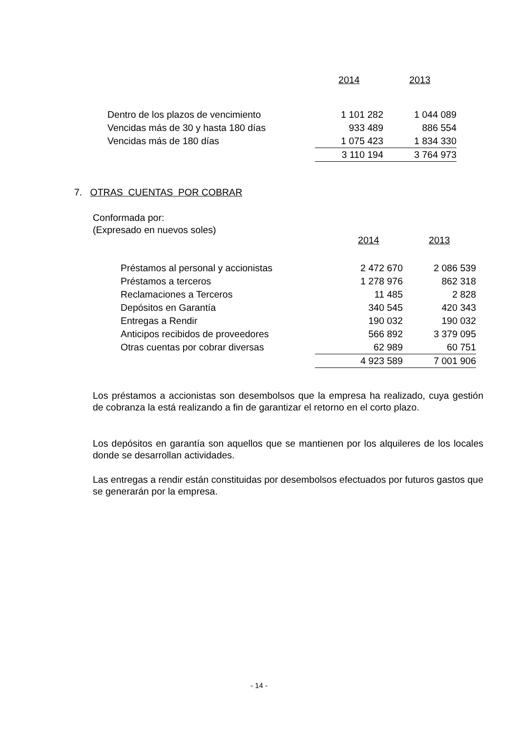| | 2014 | 2013 |
| --- | --- | --- |
| Dentro de los plazos de vencimiento | 1 101 282 | 1 044 089 |
| Vencidas más de 30 y hasta 180 días | 933 489 | 886 554 |
| Vencidas más de 180 días | 1 075 423 | 1 834 330 |
| | 3 110 194 | 3 764 973 |
7. OTRAS CUENTAS POR COBRAR
Conformada por:
(Expresado en nuevos soles)
| | 2014 | 2013 |
| --- | --- | --- |
| Préstamos al personal y accionistas | 2 472 670 | 2 086 539 |
| Préstamos a terceros | 1 278 976 | 862 318 |
| Reclamaciones a Terceros | 11 485 | 2 828 |
| Depósitos en Garantía | 340 545 | 420 343 |
| Entregas a Rendir | 190 032 | 190 032 |
| Anticipos recibidos de proveedores | 566 892 | 3 379 095 |
| Otras cuentas por cobrar diversas | 62 989 | 60 751 |
| | 4 923 589 | 7 001 906 |
Los préstamos a accionistas son desembolsos que la empresa ha realizado, cuya gestión de cobranza la está realizando a fin de garantizar el retorno en el corto plazo.
Los depósitos en garantía son aquellos que se mantienen por los alquileres de los locales donde se desarrollan actividades.
Las entregas a rendir están constituidas por desembolsos efectuados por futuros gastos que se generarán por la empresa.
- 14 -